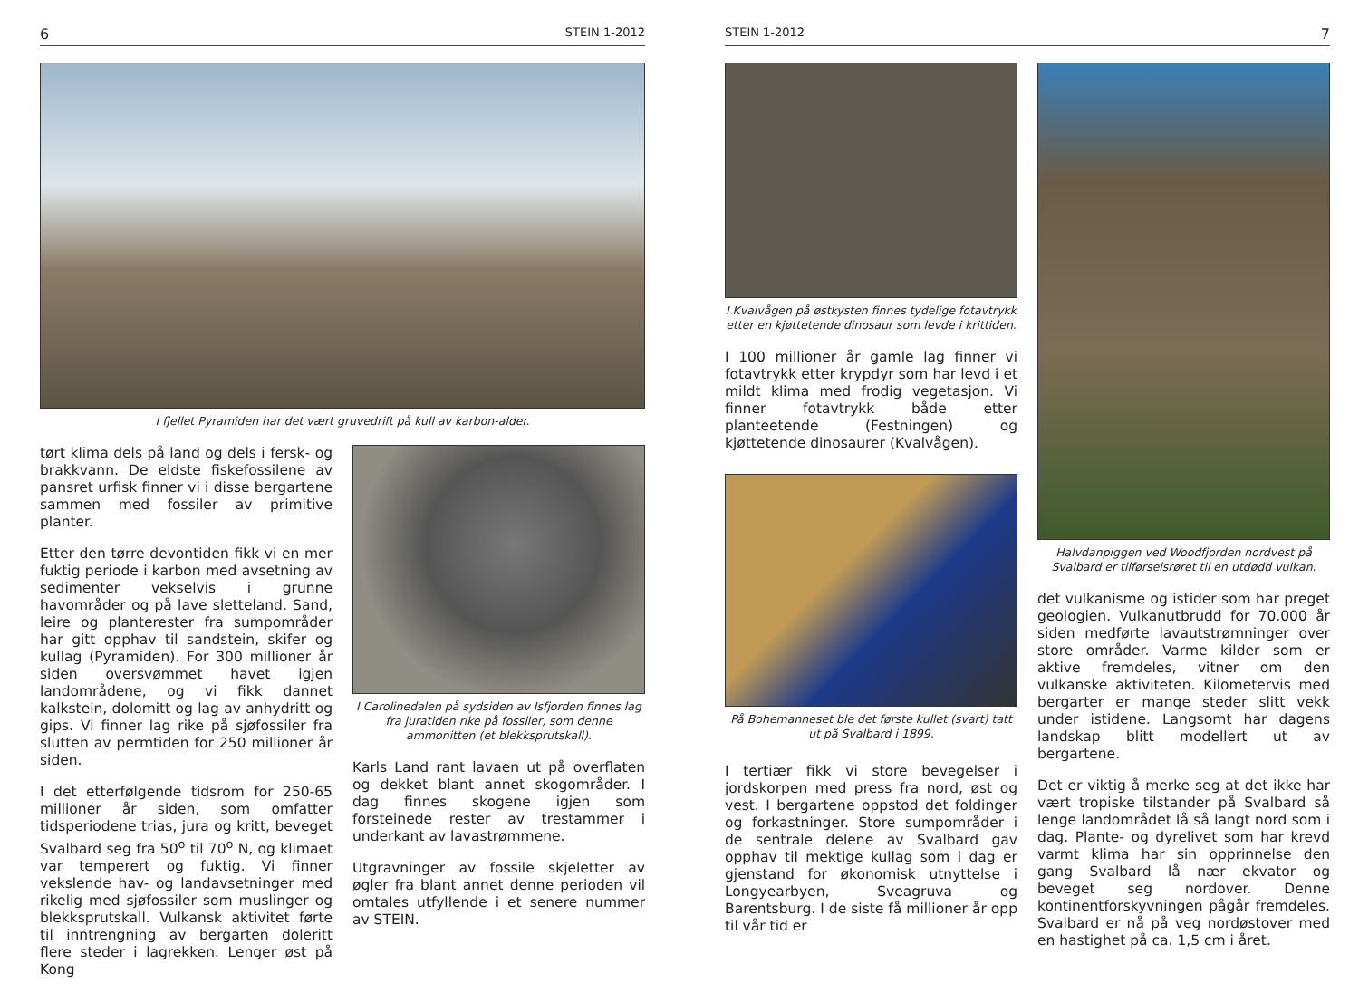6 STEIN 1-2012
I fjellet Pyramiden har det vært gruvedrift på kull av karbon-alder.
tørt klima dels på land og dels i fersk- og brakkvann. De eldste fiskefossilene av pansret urfisk finner vi i disse bergartene sammen med fossiler av primitive planter.
Etter den tørre devontiden fikk vi en mer fuktig periode i karbon med avsetning av sedimenter vekselvis i grunne havområder og på lave sletteland. Sand, leire og planterester fra sumpområder har gitt opphav til sandstein, skifer og kullag (Pyramiden). For 300 millioner år siden oversvømmet havet igjen landområdene, og vi fikk dannet kalkstein, dolomitt og lag av anhydritt og gips. Vi finner lag rike på sjøfossiler fra slutten av permtiden for 250 millioner år siden.
I det etterfølgende tidsrom for 250-65 millioner år siden, som omfatter tidsperiodene trias, jura og kritt, beveget Svalbard seg fra 50<sup>o</sup> til 70<sup>o</sup> N, og klimaet var temperert og fuktig. Vi finner vekslende hav- og landavsetninger med rikelig med sjøfossiler som muslinger og blekksprutskall. Vulkansk aktivitet førte til inntrengning av bergarten doleritt flere steder i lagrekken. Lenger øst på Kong
I Carolinedalen på sydsiden av Isfjorden finnes lag fra juratiden rike på fossiler, som denne ammonitten (et blekksprutskall).
Karls Land rant lavaen ut på overflaten og dekket blant annet skogområder. I dag finnes skogene igjen som forsteinede rester av trestammer i underkant av lavastrømmene.
Utgravninger av fossile skjeletter av øgler fra blant annet denne perioden vil omtales utfyllende i et senere nummer av STEIN.
STEIN 1-2012 7
I Kvalvågen på østkysten finnes tydelige fotavtrykk etter en kjøttetende dinosaur som levde i krittiden.
I 100 millioner år gamle lag finner vi fotavtrykk etter krypdyr som har levd i et mildt klima med frodig vegetasjon. Vi finner fotavtrykk både etter planteetende (Festningen) og kjøttetende dinosaurer (Kvalvågen).
På Bohemanneset ble det første kullet (svart) tatt ut på Svalbard i 1899.
I tertiær fikk vi store bevegelser i jordskorpen med press fra nord, øst og vest. I bergartene oppstod det foldinger og forkastninger. Store sumpområder i de sentrale delene av Svalbard gav opphav til mektige kullag som i dag er gjenstand for økonomisk utnyttelse i Longyearbyen, Sveagruva og Barentsburg. I de siste få millioner år opp til vår tid er
Halvdanpiggen ved Woodfjorden nordvest på Svalbard er tilførselsrøret til en utdødd vulkan.
det vulkanisme og istider som har preget geologien. Vulkanutbrudd for 70.000 år siden medførte lavautstrømninger over store områder. Varme kilder som er aktive fremdeles, vitner om den vulkanske aktiviteten. Kilometervis med bergarter er mange steder slitt vekk under istidene. Langsomt har dagens landskap blitt modellert ut av bergartene.
Det er viktig å merke seg at det ikke har vært tropiske tilstander på Svalbard så lenge landområdet lå så langt nord som i dag. Plante- og dyrelivet som har krevd varmt klima har sin opprinnelse den gang Svalbard lå nær ekvator og beveget seg nordover. Denne kontinentforskyvningen pågår fremdeles. Svalbard er nå på veg nordøstover med en hastighet på ca. 1,5 cm i året.